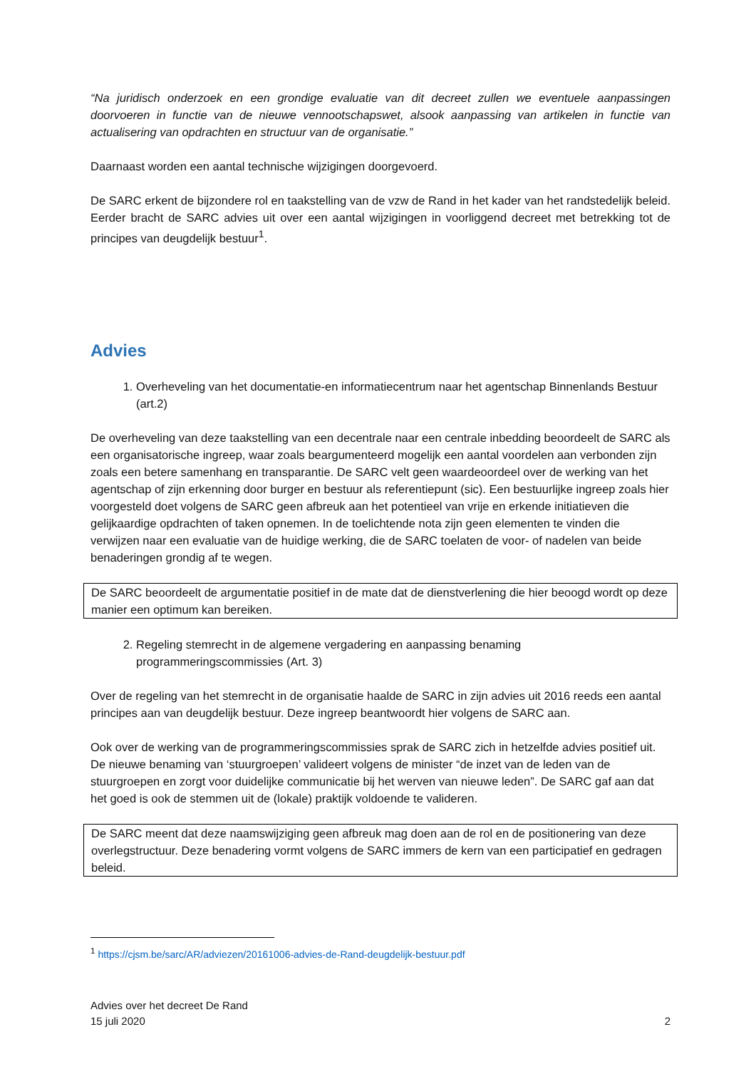“Na juridisch onderzoek en een grondige evaluatie van dit decreet zullen we eventuele aanpassingen doorvoeren in functie van de nieuwe vennootschapswet, alsook aanpassing van artikelen in functie van actualisering van opdrachten en structuur van de organisatie.”
Daarnaast worden een aantal technische wijzigingen doorgevoerd.
De SARC erkent de bijzondere rol en taakstelling van de vzw de Rand in het kader van het randstedelijk beleid. Eerder bracht de SARC advies uit over een aantal wijzigingen in voorliggend decreet met betrekking tot de principes van deugdelijk bestuur<sup>1</sup>.
Advies
1. Overheveling van het documentatie-en informatiecentrum naar het agentschap Binnenlands Bestuur (art.2)
De overheveling van deze taakstelling van een decentrale naar een centrale inbedding beoordeelt de SARC als een organisatorische ingreep, waar zoals beargumenteerd mogelijk een aantal voordelen aan verbonden zijn zoals een betere samenhang en transparantie. De SARC velt geen waardeoordeel over de werking van het agentschap of zijn erkenning door burger en bestuur als referentiepunt (sic). Een bestuurlijke ingreep zoals hier voorgesteld doet volgens de SARC geen afbreuk aan het potentieel van vrije en erkende initiatieven die gelijkaardige opdrachten of taken opnemen. In de toelichtende nota zijn geen elementen te vinden die verwijzen naar een evaluatie van de huidige werking, die de SARC toelaten de voor- of nadelen van beide benaderingen grondig af te wegen.
De SARC beoordeelt de argumentatie positief in de mate dat de dienstverlening die hier beoogd wordt op deze manier een optimum kan bereiken.
2. Regeling stemrecht in de algemene vergadering en aanpassing benaming programmeringscommissies (Art. 3)
Over de regeling van het stemrecht in de organisatie haalde de SARC in zijn advies uit 2016 reeds een aantal principes aan van deugdelijk bestuur. Deze ingreep beantwoordt hier volgens de SARC aan.
Ook over de werking van de programmeringscommissies sprak de SARC zich in hetzelfde advies positief uit. De nieuwe benaming van ‘stuurgroepen’ valideert volgens de minister “de inzet van de leden van de stuurgroepen en zorgt voor duidelijke communicatie bij het werven van nieuwe leden”. De SARC gaf aan dat het goed is ook de stemmen uit de (lokale) praktijk voldoende te valideren.
De SARC meent dat deze naamswijziging geen afbreuk mag doen aan de rol en de positionering van deze overlegstructuur. Deze benadering vormt volgens de SARC immers de kern van een participatief en gedragen beleid.
<sup>1</sup> https://cjsm.be/sarc/AR/adviezen/20161006-advies-de-Rand-deugdelijk-bestuur.pdf
Advies over het decreet De Rand
15 juli 2020 2